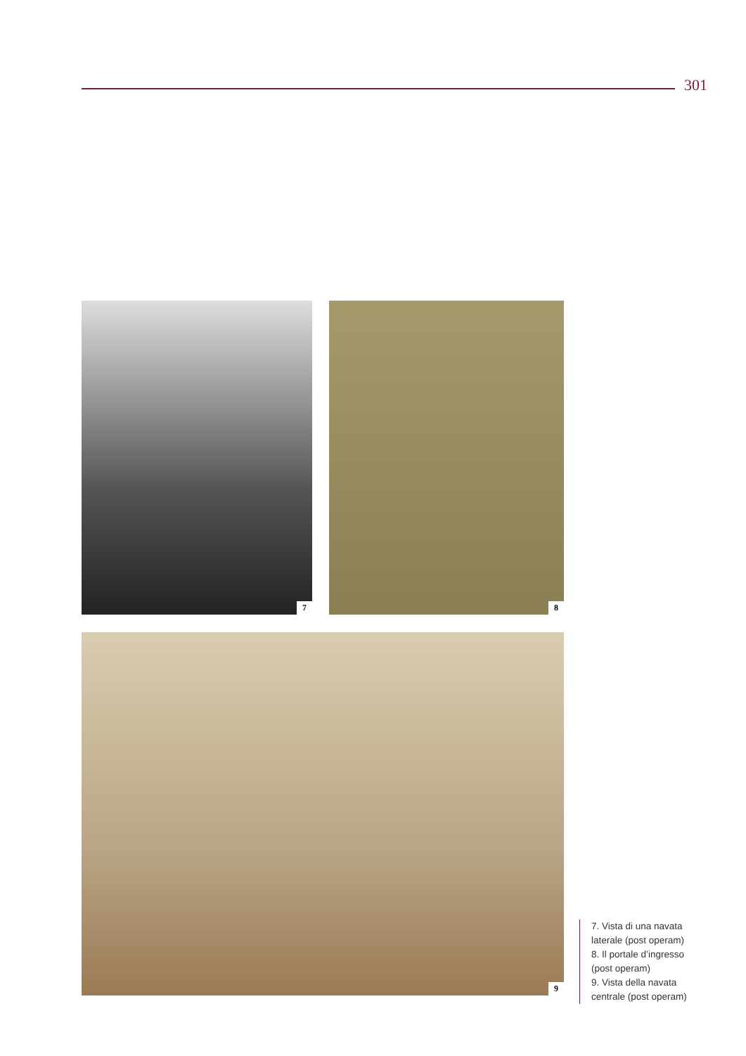301
7 8
9
7. Vista di una navata
laterale (post operam)
8. Il portale d’ingresso
(post operam)
9. Vista della navata
centrale (post operam)